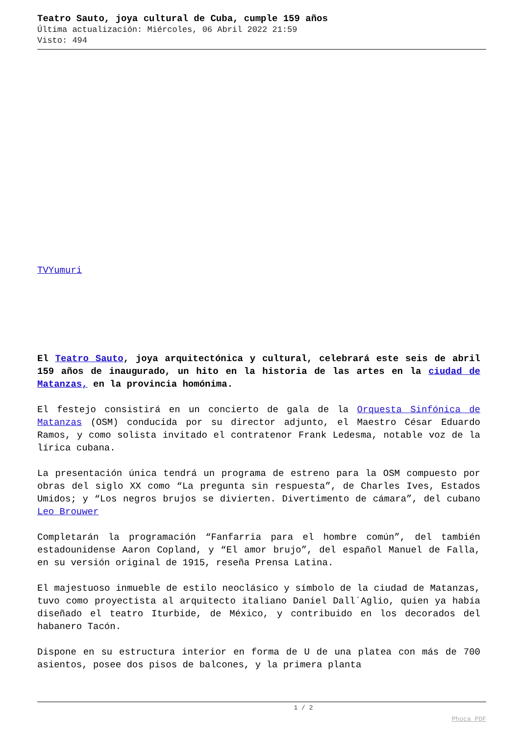Teatro Sauto, joya cultural de Cuba, cumple 159 años
Última actualización: Miércoles, 06 Abril 2022 21:59
Visto: 494
TVYumuri
El Teatro Sauto, joya arquitectónica y cultural, celebrará este seis de abril 159 años de inaugurado, un hito en la historia de las artes en la ciudad de Matanzas, en la provincia homónima.
El festejo consistirá en un concierto de gala de la Orquesta Sinfónica de Matanzas (OSM) conducida por su director adjunto, el Maestro César Eduardo Ramos, y como solista invitado el contratenor Frank Ledesma, notable voz de la lírica cubana.
La presentación única tendrá un programa de estreno para la OSM compuesto por obras del siglo XX como “La pregunta sin respuesta”, de Charles Ives, Estados Umidos; y “Los negros brujos se divierten. Divertimento de cámara”, del cubano Leo Brouwer
Completarán la programación “Fanfarria para el hombre común”, del también estadounidense Aaron Copland, y “El amor brujo”, del español Manuel de Falla, en su versión original de 1915, reseña Prensa Latina.
El majestuoso inmueble de estilo neoclásico y símbolo de la ciudad de Matanzas, tuvo como proyectista al arquitecto italiano Daniel Dall´Aglio, quien ya había diseñado el teatro Iturbide, de México, y contribuido en los decorados del habanero Tacón.
Dispone en su estructura interior en forma de U de una platea con más de 700 asientos, posee dos pisos de balcones, y la primera planta
1 / 2
Phoca PDF